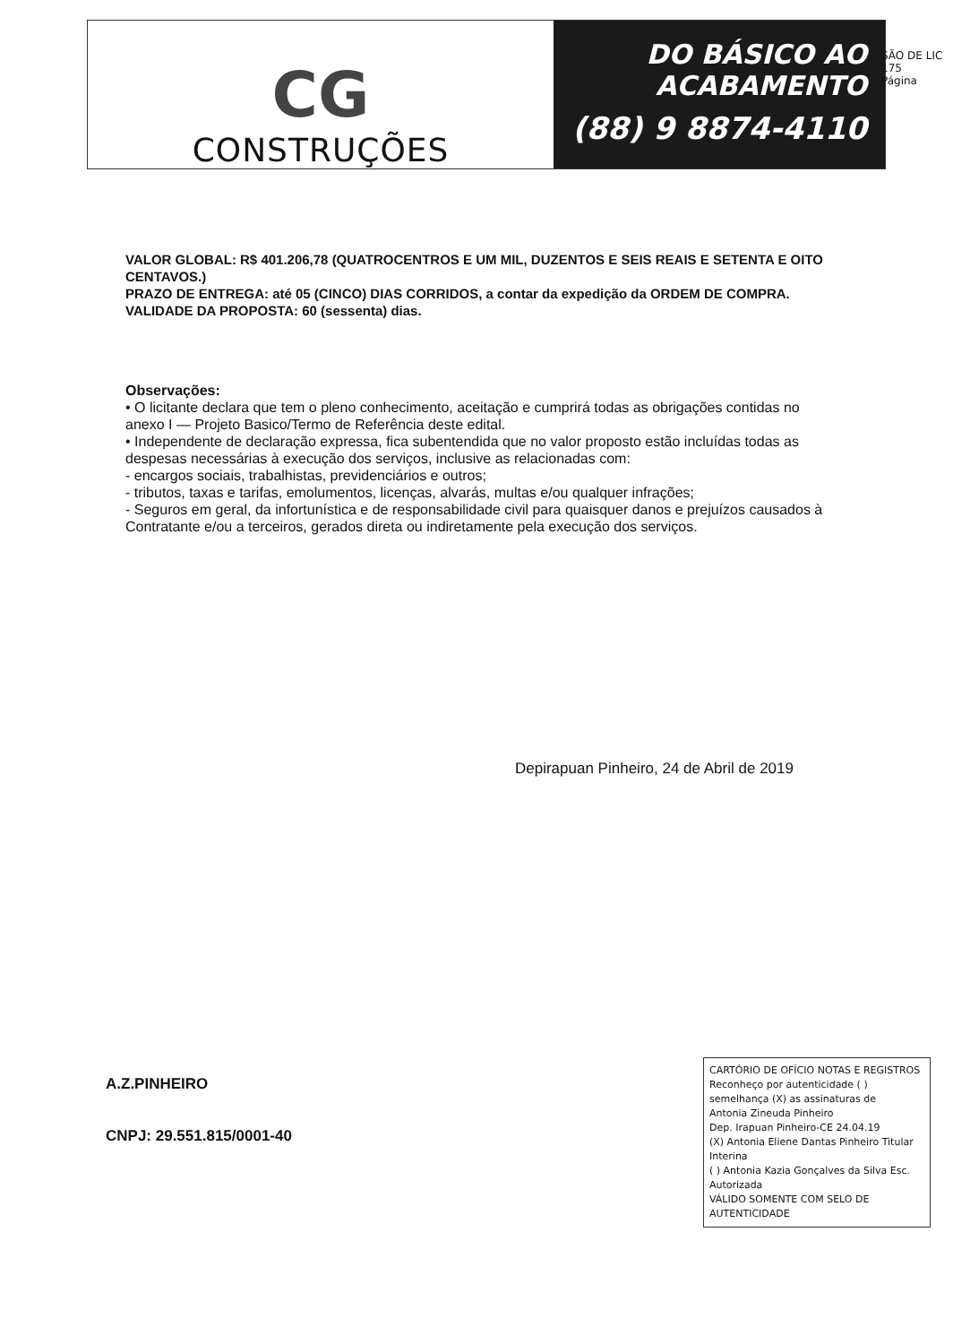CG
CONSTRUÇÕES
DO BÁSICO AO
ACABAMENTO
(88) 9 8874-4110
SÃO DE LIC
175
Página
VALOR GLOBAL: R$ 401.206,78 (QUATROCENTROS E UM MIL, DUZENTOS E SEIS REAIS E SETENTA E OITO CENTAVOS.)
PRAZO DE ENTREGA: até 05 (CINCO) DIAS CORRIDOS, a contar da expedição da ORDEM DE COMPRA.
VALIDADE DA PROPOSTA: 60 (sessenta) dias.
Observações:
• O licitante declara que tem o pleno conhecimento, aceitação e cumprirá todas as obrigações contidas no anexo I — Projeto Basico/Termo de Referência deste edital.
• Independente de declaração expressa, fica subentendida que no valor proposto estão incluídas todas as despesas necessárias à execução dos serviços, inclusive as relacionadas com:
- encargos sociais, trabalhistas, previdenciários e outros;
- tributos, taxas e tarifas, emolumentos, licenças, alvarás, multas e/ou qualquer infrações;
- Seguros em geral, da infortunística e de responsabilidade civil para quaisquer danos e prejuízos causados à Contratante e/ou a terceiros, gerados direta ou indiretamente pela execução dos serviços.
Depirapuan Pinheiro, 24 de Abril de 2019
A.Z.PINHEIRO
CNPJ: 29.551.815/0001-40
CARTÓRIO DE OFÍCIO NOTAS E REGISTROS
Reconheço por autenticidade ( ) semelhança (X) as assinaturas de
Antonia Zineuda Pinheiro
Dep. Irapuan Pinheiro-CE 24.04.19
(X) Antonia Eliene Dantas Pinheiro Titular Interina
( ) Antonia Kazia Gonçalves da Silva Esc. Autorizada
VÁLIDO SOMENTE COM SELO DE AUTENTICIDADE